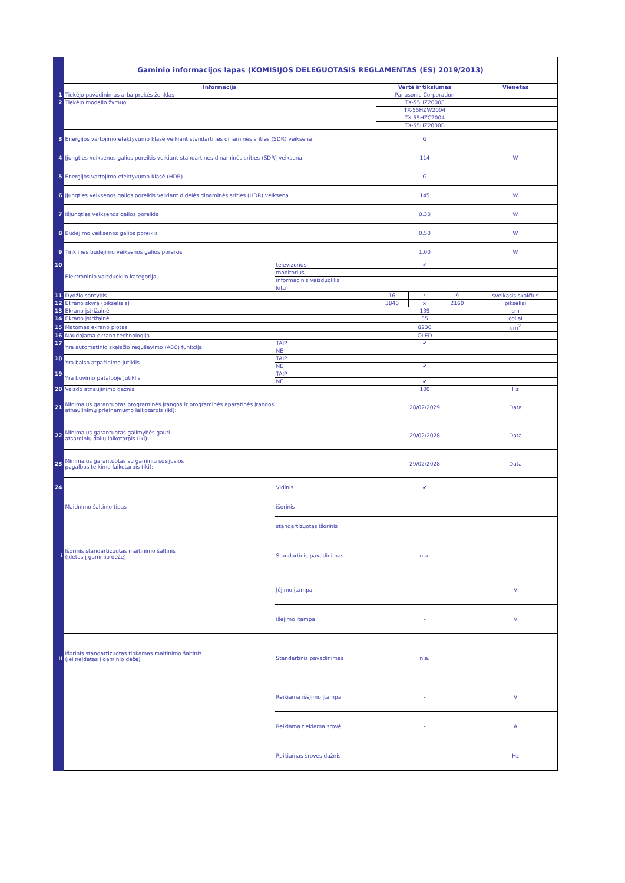| | Gaminio informacijos lapas (KOMISIJOS DELEGUOTASIS REGLAMENTAS (ES) 2019/2013) | | | | | |
| | Informacija | | Vertė ir tikslumas | | | Vienetas |
| 1 | Tiekėjo pavadinimas arba prekės ženklas | | Panasonic Corporation | | | |
| 2 | Tiekėjo modelio žymuo | | TX-55HZ2000E | | | |
| | | | TX-55HZW2004 | | | |
| | | | TX-55HZC2004 | | | |
| | | | TX-55HZ2000B | | | |
| 3 | Energijos vartojimo efektyvumo klasė veikiant standartinės dinaminės srities (SDR) veiksena | | G | | | |
| 4 | Įjungties veiksenos galios poreikis veikiant standartinės dinaminės srities (SDR) veiksena | | 114 | | | W |
| 5 | Energijos vartojimo efektyvumo klasė (HDR) | | G | | | |
| 6 | Įjungties veiksenos galios poreikis veikiant didelės dinaminės srities (HDR) veiksena | | 145 | | | W |
| 7 | Išjungties veiksenos galios poreikis | | 0.30 | | | W |
| 8 | Budėjimo veiksenos galios poreikis | | 0.50 | | | W |
| 9 | Tinklinės budėjimo veiksenos galios poreikis | | 1.00 | | | W |
| 10 | Elektroninio vaizduoklio kategorija | televizorius | ✔ | | | |
| | | monitorius | | | | |
| | | informacinis vaizduoklis | | | | |
| | | kita | | | | |
| 11 | Dydžio santykis | | 16 | : | 9 | sveikasis skaičius |
| 12 | Ekrano skyra (pikseliais) | | 3840 | x | 2160 | pikseliai |
| 13 | Ekrano įstrižainė | | 139 | | | cm |
| 14 | Ekrano įstrižainė | | 55 | | | coliai |
| 15 | Matomas ekrano plotas | | 8230 | | | cm<sup>2</sup> |
| 16 | Naudojama ekrano technologija | | OLED | | | |
| 17 | Yra automatinio skaisčio reguliavimo (ABC) funkcija | TAIP | ✔ | | | |
| | | NE | | | | |
| 18 | Yra balso atpažinimo jutiklis | TAIP | | | | |
| | | NE | ✔ | | | |
| 19 | Yra buvimo patalpoje jutiklis | TAIP | | | | |
| | | NE | ✔ | | | |
| 20 | Vaizdo atnaujinimo dažnis | | 100 | | | Hz |
| 21 | Minimalus garantuotas programinės įrangos ir programinės aparatinės įrangos atnaujinimų prieinamumo laikotarpis (iki): | | 28/02/2029 | | | Data |
| 22 | Minimalus garantuotas galimybės gauti atsarginių dalių laikotarpis (iki): | | 29/02/2028 | | | Data |
| 23 | Minimalus garantuotas su gaminiu susijusios pagalbos teikimo laikotarpis (iki): | | 29/02/2028 | | | Data |
| 24 | Maitinimo šaltinio tipas | Vidinis | ✔ | | | |
| | | išorinis | | | | |
| | | standartizuotas išorinis | | | | |
| i | Išorinis standartizuotas maitinimo šaltinis (įdėtas į gaminio dėžę) | Standartinis pavadinimas | n.a. | | | |
| | | Įėjimo įtampa | - | | | V |
| | | Išėjimo įtampa | - | | | V |
| ii | Išorinis standartizuotas tinkamas maitinimo šaltinis (jei neįdėtas į gaminio dėžę) | Standartinis pavadinimas | n.a. | | | |
| | | Reikiama išėjimo įtampa | - | | | V |
| | | Reikiama tiekiama srovė | - | | | A |
| | | Reikiamas srovės dažnis | - | | | Hz |